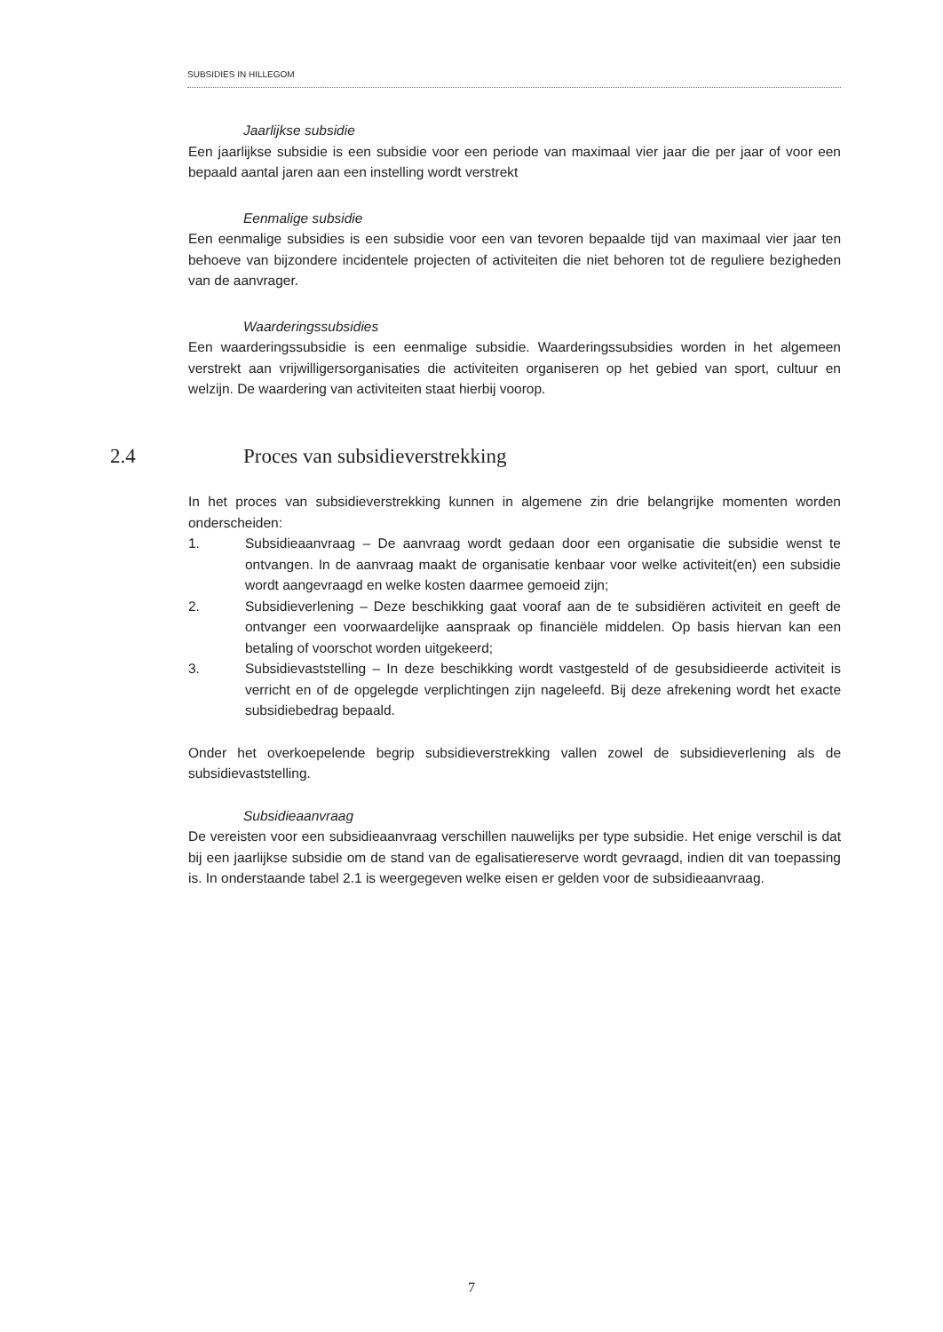SUBSIDIES IN HILLEGOM
Jaarlijkse subsidie
Een jaarlijkse subsidie is een subsidie voor een periode van maximaal vier jaar die per jaar of voor een bepaald aantal jaren aan een instelling wordt verstrekt
Eenmalige subsidie
Een eenmalige subsidies is een subsidie voor een van tevoren bepaalde tijd van maximaal vier jaar ten behoeve van bijzondere incidentele projecten of activiteiten die niet behoren tot de reguliere bezigheden van de aanvrager.
Waarderingssubsidies
Een waarderingssubsidie is een eenmalige subsidie. Waarderingssubsidies worden in het algemeen verstrekt aan vrijwilligersorganisaties die activiteiten organiseren op het gebied van sport, cultuur en welzijn. De waardering van activiteiten staat hierbij voorop.
2.4 Proces van subsidieverstrekking
In het proces van subsidieverstrekking kunnen in algemene zin drie belangrijke momenten worden onderscheiden:
1. Subsidieaanvraag – De aanvraag wordt gedaan door een organisatie die subsidie wenst te ontvangen. In de aanvraag maakt de organisatie kenbaar voor welke activiteit(en) een subsidie wordt aangevraagd en welke kosten daarmee gemoeid zijn;
2. Subsidieverlening – Deze beschikking gaat vooraf aan de te subsidiëren activiteit en geeft de ontvanger een voorwaardelijke aanspraak op financiële middelen. Op basis hiervan kan een betaling of voorschot worden uitgekeerd;
3. Subsidievaststelling – In deze beschikking wordt vastgesteld of de gesubsidieerde activiteit is verricht en of de opgelegde verplichtingen zijn nageleefd. Bij deze afrekening wordt het exacte subsidiebedrag bepaald.
Onder het overkoepelende begrip subsidieverstrekking vallen zowel de subsidieverlening als de subsidievaststelling.
Subsidieaanvraag
De vereisten voor een subsidieaanvraag verschillen nauwelijks per type subsidie. Het enige verschil is dat bij een jaarlijkse subsidie om de stand van de egalisatiereserve wordt gevraagd, indien dit van toepassing is. In onderstaande tabel 2.1 is weergegeven welke eisen er gelden voor de subsidieaanvraag.
7